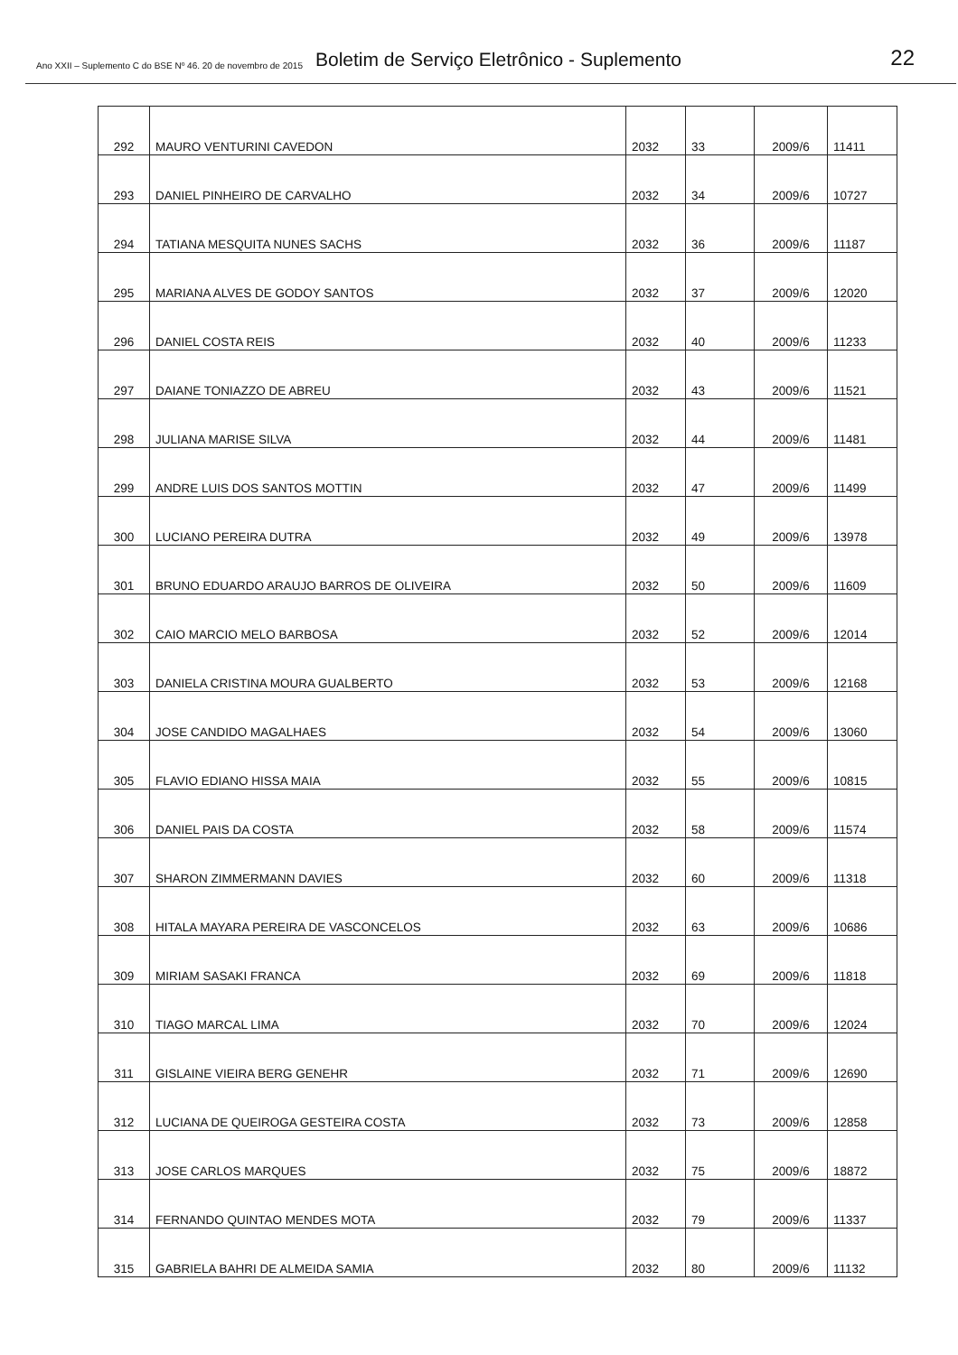Ano XXII – Suplemento C do BSE Nº 46. 20 de novembro de 2015 Boletim de Serviço Eletrônico - Suplemento 22
| 292 | MAURO VENTURINI CAVEDON | 2032 | 33 | 2009/6 | 11411 |
| 293 | DANIEL PINHEIRO DE CARVALHO | 2032 | 34 | 2009/6 | 10727 |
| 294 | TATIANA MESQUITA NUNES SACHS | 2032 | 36 | 2009/6 | 11187 |
| 295 | MARIANA ALVES DE GODOY SANTOS | 2032 | 37 | 2009/6 | 12020 |
| 296 | DANIEL COSTA REIS | 2032 | 40 | 2009/6 | 11233 |
| 297 | DAIANE TONIAZZO DE ABREU | 2032 | 43 | 2009/6 | 11521 |
| 298 | JULIANA MARISE SILVA | 2032 | 44 | 2009/6 | 11481 |
| 299 | ANDRE LUIS DOS SANTOS MOTTIN | 2032 | 47 | 2009/6 | 11499 |
| 300 | LUCIANO PEREIRA DUTRA | 2032 | 49 | 2009/6 | 13978 |
| 301 | BRUNO EDUARDO ARAUJO BARROS DE OLIVEIRA | 2032 | 50 | 2009/6 | 11609 |
| 302 | CAIO MARCIO MELO BARBOSA | 2032 | 52 | 2009/6 | 12014 |
| 303 | DANIELA CRISTINA MOURA GUALBERTO | 2032 | 53 | 2009/6 | 12168 |
| 304 | JOSE CANDIDO MAGALHAES | 2032 | 54 | 2009/6 | 13060 |
| 305 | FLAVIO EDIANO HISSA MAIA | 2032 | 55 | 2009/6 | 10815 |
| 306 | DANIEL PAIS DA COSTA | 2032 | 58 | 2009/6 | 11574 |
| 307 | SHARON ZIMMERMANN DAVIES | 2032 | 60 | 2009/6 | 11318 |
| 308 | HITALA MAYARA PEREIRA DE VASCONCELOS | 2032 | 63 | 2009/6 | 10686 |
| 309 | MIRIAM SASAKI FRANCA | 2032 | 69 | 2009/6 | 11818 |
| 310 | TIAGO MARCAL LIMA | 2032 | 70 | 2009/6 | 12024 |
| 311 | GISLAINE VIEIRA BERG GENEHR | 2032 | 71 | 2009/6 | 12690 |
| 312 | LUCIANA DE QUEIROGA GESTEIRA COSTA | 2032 | 73 | 2009/6 | 12858 |
| 313 | JOSE CARLOS MARQUES | 2032 | 75 | 2009/6 | 18872 |
| 314 | FERNANDO QUINTAO MENDES MOTA | 2032 | 79 | 2009/6 | 11337 |
| 315 | GABRIELA BAHRI DE ALMEIDA SAMIA | 2032 | 80 | 2009/6 | 11132 |